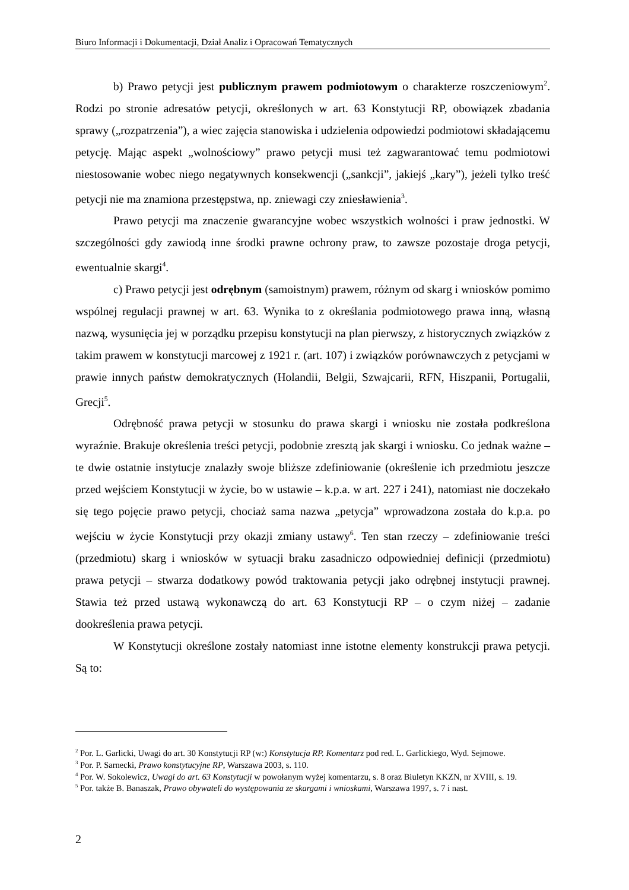Biuro Informacji i Dokumentacji, Dział Analiz i Opracowań Tematycznych
b) Prawo petycji jest publicznym prawem podmiotowym o charakterze roszczeniowym<sup>2</sup>. Rodzi po stronie adresatów petycji, określonych w art. 63 Konstytucji RP, obowiązek zbadania sprawy („rozpatrzenia”), a wiec zajęcia stanowiska i udzielenia odpowiedzi podmiotowi składającemu petycję. Mając aspekt „wolnościowy” prawo petycji musi też zagwarantować temu podmiotowi niestosowanie wobec niego negatywnych konsekwencji („sankcji”, jakiejś „kary”), jeżeli tylko treść petycji nie ma znamiona przestępstwa, np. zniewagi czy zniesławienia<sup>3</sup>.
Prawo petycji ma znaczenie gwarancyjne wobec wszystkich wolności i praw jednostki. W szczególności gdy zawiodą inne środki prawne ochrony praw, to zawsze pozostaje droga petycji, ewentualnie skargi<sup>4</sup>.
c) Prawo petycji jest odrębnym (samoistnym) prawem, różnym od skarg i wniosków pomimo wspólnej regulacji prawnej w art. 63. Wynika to z określania podmiotowego prawa inną, własną nazwą, wysunięcia jej w porządku przepisu konstytucji na plan pierwszy, z historycznych związków z takim prawem w konstytucji marcowej z 1921 r. (art. 107) i związków porównawczych z petycjami w prawie innych państw demokratycznych (Holandii, Belgii, Szwajcarii, RFN, Hiszpanii, Portugalii, Grecji<sup>5</sup>.
Odrębność prawa petycji w stosunku do prawa skargi i wniosku nie została podkreślona wyraźnie. Brakuje określenia treści petycji, podobnie zresztą jak skargi i wniosku. Co jednak ważne – te dwie ostatnie instytucje znalazły swoje bliższe zdefiniowanie (określenie ich przedmiotu jeszcze przed wejściem Konstytucji w życie, bo w ustawie – k.p.a. w art. 227 i 241), natomiast nie doczekało się tego pojęcie prawo petycji, chociaż sama nazwa „petycja” wprowadzona została do k.p.a. po wejściu w życie Konstytucji przy okazji zmiany ustawy<sup>6</sup>. Ten stan rzeczy – zdefiniowanie treści (przedmiotu) skarg i wniosków w sytuacji braku zasadniczo odpowiedniej definicji (przedmiotu) prawa petycji – stwarza dodatkowy powód traktowania petycji jako odrębnej instytucji prawnej. Stawia też przed ustawą wykonawczą do art. 63 Konstytucji RP – o czym niżej – zadanie dookreślenia prawa petycji.
W Konstytucji określone zostały natomiast inne istotne elementy konstrukcji prawa petycji. Są to:
<sup>2</sup> Por. L. Garlicki, Uwagi do art. 30 Konstytucji RP (w:) Konstytucja RP. Komentarz pod red. L. Garlickiego, Wyd. Sejmowe.
<sup>3</sup> Por. P. Sarnecki, Prawo konstytucyjne RP, Warszawa 2003, s. 110.
<sup>4</sup> Por. W. Sokolewicz, Uwagi do art. 63 Konstytucji w powołanym wyżej komentarzu, s. 8 oraz Biuletyn KKZN, nr XVIII, s. 19.
<sup>5</sup> Por. także B. Banaszak, Prawo obywateli do występowania ze skargami i wnioskami, Warszawa 1997, s. 7 i nast.
2